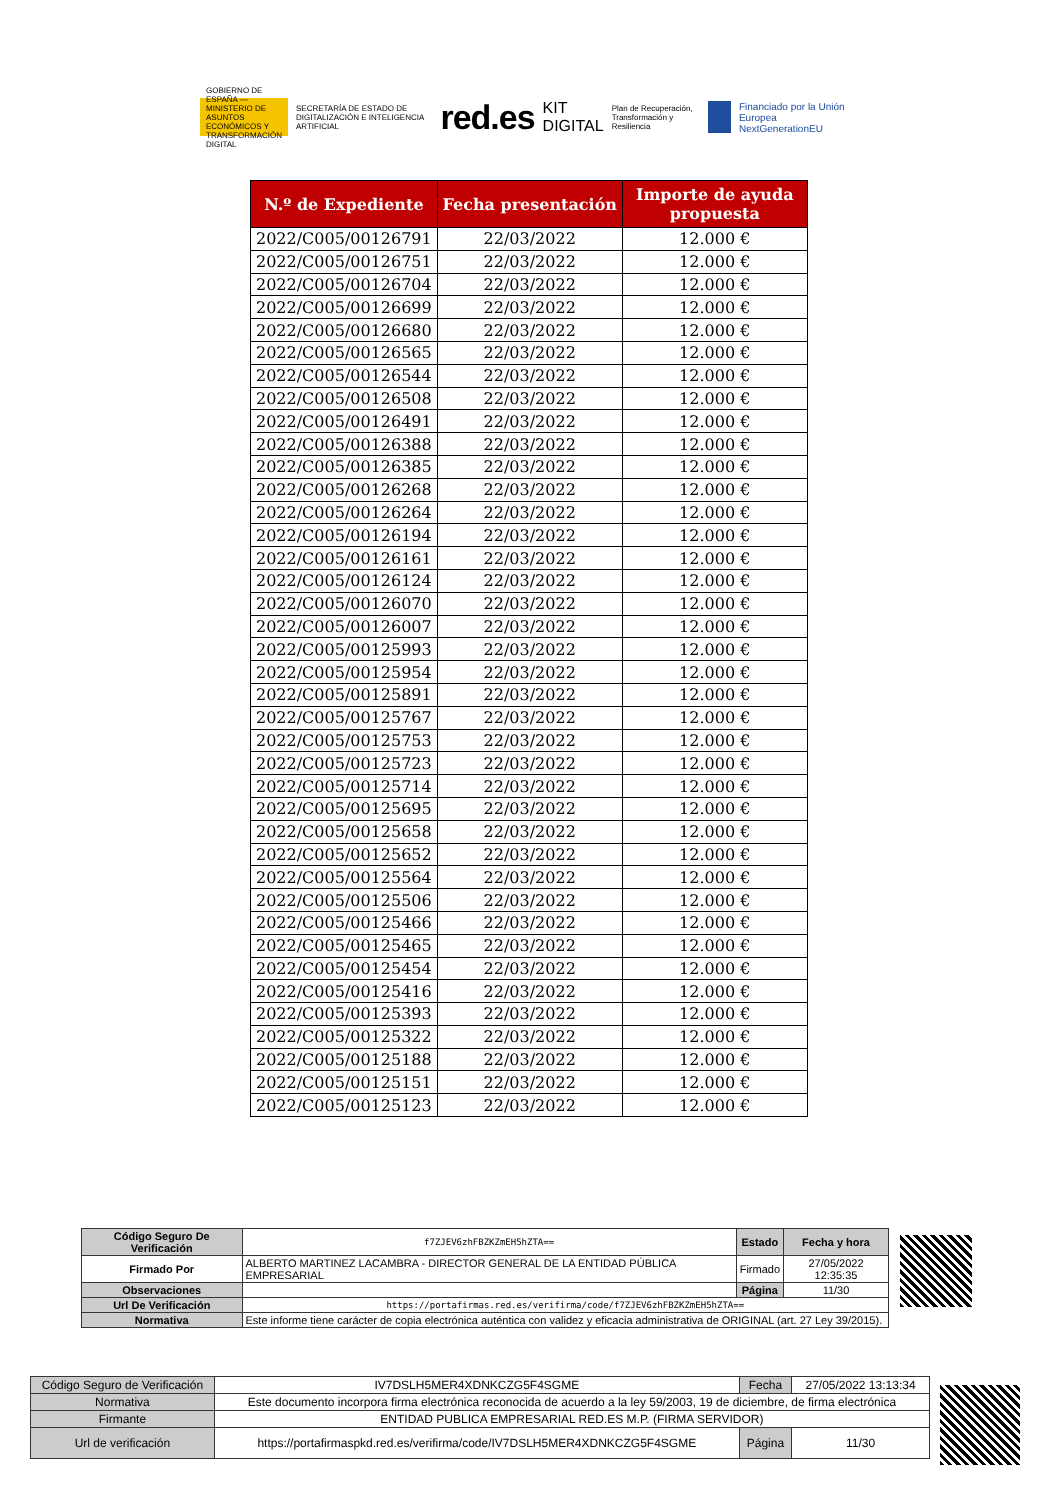GOBIERNO DE ESPAÑA — MINISTERIO DE ASUNTOS ECONÓMICOS Y TRANSFORMACIÓN DIGITAL
SECRETARÍA DE ESTADO DE DIGITALIZACIÓN E INTELIGENCIA ARTIFICIAL red.es KIT DIGITAL Plan de Recuperación, Transformación y Resiliencia
Financiado por la Unión Europea NextGenerationEU
| N.º de Expediente | Fecha presentación | Importe de ayuda propuesta |
| --- | --- | --- |
| 2022/C005/00126791 | 22/03/2022 | 12.000 € |
| 2022/C005/00126751 | 22/03/2022 | 12.000 € |
| 2022/C005/00126704 | 22/03/2022 | 12.000 € |
| 2022/C005/00126699 | 22/03/2022 | 12.000 € |
| 2022/C005/00126680 | 22/03/2022 | 12.000 € |
| 2022/C005/00126565 | 22/03/2022 | 12.000 € |
| 2022/C005/00126544 | 22/03/2022 | 12.000 € |
| 2022/C005/00126508 | 22/03/2022 | 12.000 € |
| 2022/C005/00126491 | 22/03/2022 | 12.000 € |
| 2022/C005/00126388 | 22/03/2022 | 12.000 € |
| 2022/C005/00126385 | 22/03/2022 | 12.000 € |
| 2022/C005/00126268 | 22/03/2022 | 12.000 € |
| 2022/C005/00126264 | 22/03/2022 | 12.000 € |
| 2022/C005/00126194 | 22/03/2022 | 12.000 € |
| 2022/C005/00126161 | 22/03/2022 | 12.000 € |
| 2022/C005/00126124 | 22/03/2022 | 12.000 € |
| 2022/C005/00126070 | 22/03/2022 | 12.000 € |
| 2022/C005/00126007 | 22/03/2022 | 12.000 € |
| 2022/C005/00125993 | 22/03/2022 | 12.000 € |
| 2022/C005/00125954 | 22/03/2022 | 12.000 € |
| 2022/C005/00125891 | 22/03/2022 | 12.000 € |
| 2022/C005/00125767 | 22/03/2022 | 12.000 € |
| 2022/C005/00125753 | 22/03/2022 | 12.000 € |
| 2022/C005/00125723 | 22/03/2022 | 12.000 € |
| 2022/C005/00125714 | 22/03/2022 | 12.000 € |
| 2022/C005/00125695 | 22/03/2022 | 12.000 € |
| 2022/C005/00125658 | 22/03/2022 | 12.000 € |
| 2022/C005/00125652 | 22/03/2022 | 12.000 € |
| 2022/C005/00125564 | 22/03/2022 | 12.000 € |
| 2022/C005/00125506 | 22/03/2022 | 12.000 € |
| 2022/C005/00125466 | 22/03/2022 | 12.000 € |
| 2022/C005/00125465 | 22/03/2022 | 12.000 € |
| 2022/C005/00125454 | 22/03/2022 | 12.000 € |
| 2022/C005/00125416 | 22/03/2022 | 12.000 € |
| 2022/C005/00125393 | 22/03/2022 | 12.000 € |
| 2022/C005/00125322 | 22/03/2022 | 12.000 € |
| 2022/C005/00125188 | 22/03/2022 | 12.000 € |
| 2022/C005/00125151 | 22/03/2022 | 12.000 € |
| 2022/C005/00125123 | 22/03/2022 | 12.000 € |
| Código Seguro De Verificación | f7ZJEV6zhFBZKZmEH5hZTA== | Estado | Fecha y hora |
| Firmado Por | ALBERTO MARTINEZ LACAMBRA - DIRECTOR GENERAL DE LA ENTIDAD PÚBLICA EMPRESARIAL | Firmado | 27/05/2022 12:35:35 |
| Observaciones | | Página | 11/30 |
| Url De Verificación | https://portafirmas.red.es/verifirma/code/f7ZJEV6zhFBZKZmEH5hZTA== | | |
| Normativa | Este informe tiene carácter de copia electrónica auténtica con validez y eficacia administrativa de ORIGINAL (art. 27 Ley 39/2015). | | |
| Código Seguro de Verificación | IV7DSLH5MER4XDNKCZG5F4SGME | Fecha | 27/05/2022 13:13:34 |
| Normativa | Este documento incorpora firma electrónica reconocida de acuerdo a la ley 59/2003, 19 de diciembre, de firma electrónica | | |
| Firmante | ENTIDAD PUBLICA EMPRESARIAL RED.ES M.P. (FIRMA SERVIDOR) | | |
| Url de verificación | https://portafirmaspkd.red.es/verifirma/code/IV7DSLH5MER4XDNKCZG5F4SGME | Página | 11/30 |